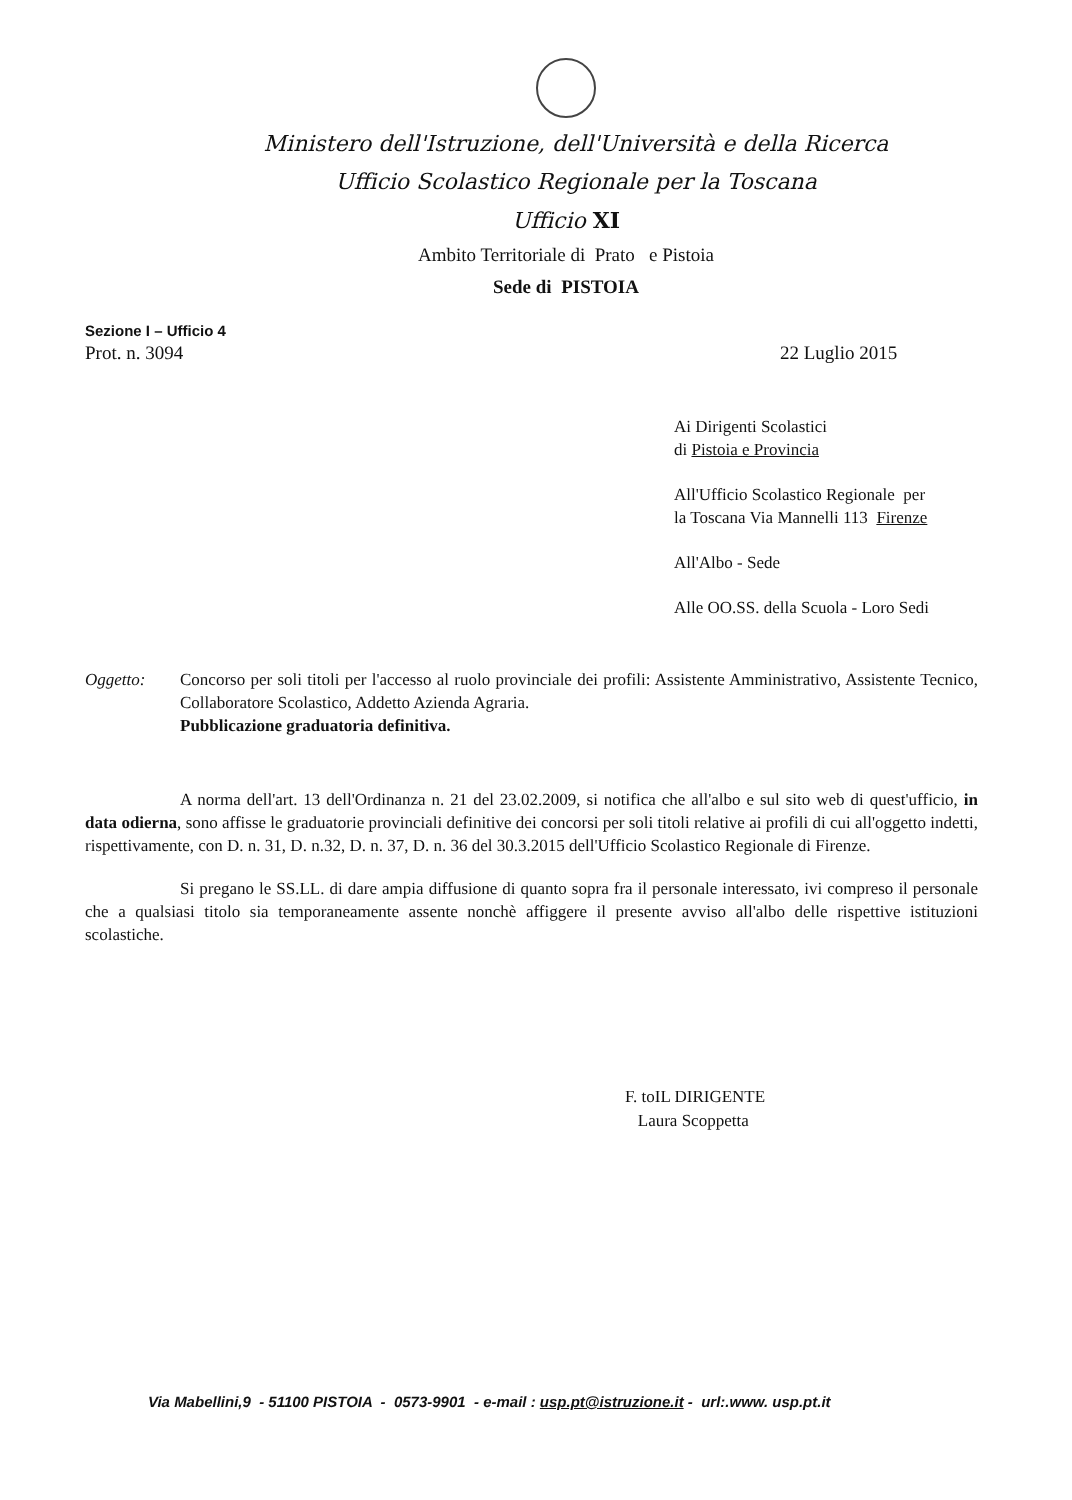Ministero dell'Istruzione, dell'Università e della Ricerca
Ufficio Scolastico Regionale per la Toscana
Ufficio XI
Ambito Territoriale di Prato e Pistoia
Sede di PISTOIA
Sezione I – Ufficio 4
Prot. n. 3094 22 Luglio 2015
Ai Dirigenti Scolastici
di Pistoia e Provincia
All'Ufficio Scolastico Regionale per
la Toscana Via Mannelli 113 Firenze
All'Albo - Sede
Alle OO.SS. della Scuola - Loro Sedi
Oggetto: Concorso per soli titoli per l'accesso al ruolo provinciale dei profili: Assistente Amministrativo, Assistente Tecnico, Collaboratore Scolastico, Addetto Azienda Agraria.
Pubblicazione graduatoria definitiva.
A norma dell'art. 13 dell'Ordinanza n. 21 del 23.02.2009, si notifica che all'albo e sul sito web di quest'ufficio, in data odierna, sono affisse le graduatorie provinciali definitive dei concorsi per soli titoli relative ai profili di cui all'oggetto indetti, rispettivamente, con D. n. 31, D. n.32, D. n. 37, D. n. 36 del 30.3.2015 dell'Ufficio Scolastico Regionale di Firenze.
Si pregano le SS.LL. di dare ampia diffusione di quanto sopra fra il personale interessato, ivi compreso il personale che a qualsiasi titolo sia temporaneamente assente nonchè affiggere il presente avviso all'albo delle rispettive istituzioni scolastiche.
F. toIL DIRIGENTE
Laura Scoppetta
Via Mabellini,9 - 51100 PISTOIA - 0573-9901 - e-mail : usp.pt@istruzione.it - url:.www. usp.pt.it